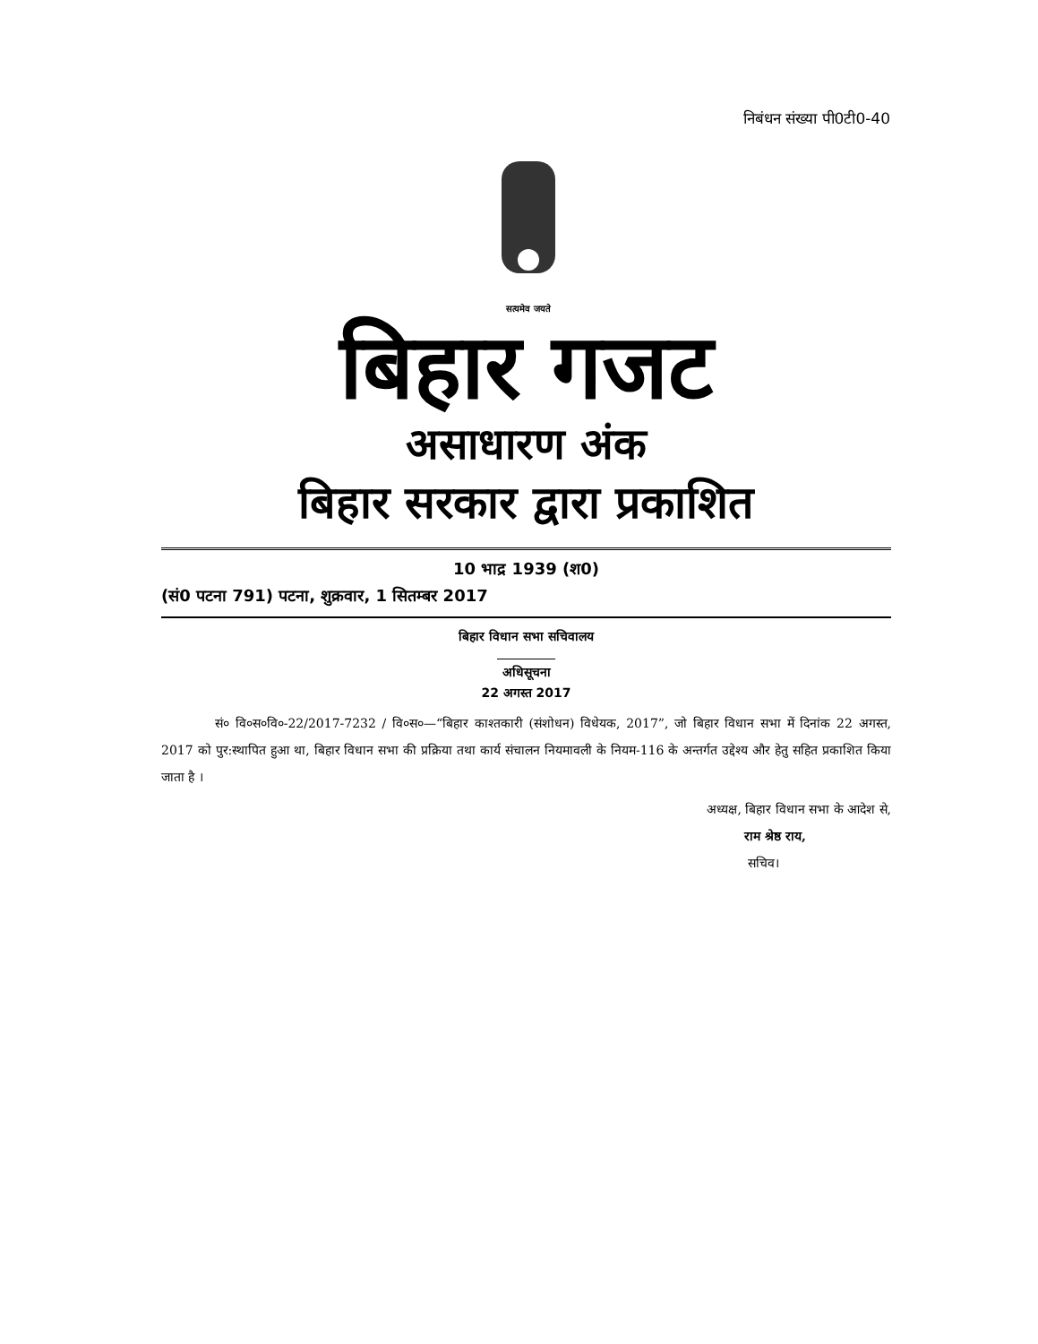निबंधन संख्या पी0टी0-40
सत्यमेव जयते
बिहार गजट
असाधारण अंक
बिहार सरकार द्वारा प्रकाशित
10 भाद्र 1939 (श0)
(सं0 पटना 791) पटना, शुक्रवार, 1 सितम्बर 2017
बिहार विधान सभा सचिवालय
अधिसूचना
22 अगस्त 2017
सं० वि०स०वि०-22/2017-7232 / वि०स०—“बिहार काश्तकारी (संशोधन) विधेयक, 2017”, जो बिहार विधान सभा में दिनांक 22 अगस्त, 2017 को पुर:स्थापित हुआ था, बिहार विधान सभा की प्रक्रिया तथा कार्य संचालन नियमावली के नियम-116 के अन्तर्गत उद्देश्य और हेतु सहित प्रकाशित किया जाता है ।
अध्यक्ष, बिहार विधान सभा के आदेश से,
राम श्रेष्ठ राय,
सचिव।